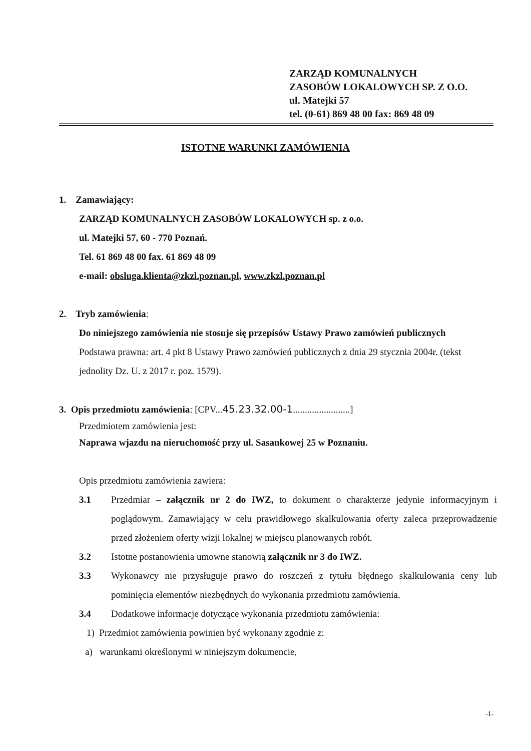ZARZĄD KOMUNALNYCH
ZASOBÓW LOKALOWYCH SP. Z O.O.
ul. Matejki 57
tel. (0-61) 869 48 00 fax: 869 48 09
ISTOTNE WARUNKI ZAMÓWIENIA
1. Zamawiający:
ZARZĄD KOMUNALNYCH ZASOBÓW LOKALOWYCH sp. z o.o.
ul. Matejki 57, 60 - 770 Poznań.
Tel. 61 869 48 00 fax. 61 869 48 09
e-mail: obsluga.klienta@zkzl.poznan.pl, www.zkzl.poznan.pl
2. Tryb zamówienia:
Do niniejszego zamówienia nie stosuje się przepisów Ustawy Prawo zamówień publicznych
Podstawa prawna: art. 4 pkt 8 Ustawy Prawo zamówień publicznych z dnia 29 stycznia 2004r. (tekst jednolity Dz. U. z 2017 r. poz. 1579).
3. Opis przedmiotu zamówienia: [CPV...45.23.32.00-1........................]
Przedmiotem zamówienia jest:
Naprawa wjazdu na nieruchomość przy ul. Sasankowej 25 w Poznaniu.
Opis przedmiotu zamówienia zawiera:
3.1 Przedmiar – załącznik nr 2 do IWZ, to dokument o charakterze jedynie informacyjnym i poglądowym. Zamawiający w celu prawidłowego skalkulowania oferty zaleca przeprowadzenie przed złożeniem oferty wizji lokalnej w miejscu planowanych robót.
3.2 Istotne postanowienia umowne stanowią załącznik nr 3 do IWZ.
3.3 Wykonawcy nie przysługuje prawo do roszczeń z tytułu błędnego skalkulowania ceny lub pominięcia elementów niezbędnych do wykonania przedmiotu zamówienia.
3.4 Dodatkowe informacje dotyczące wykonania przedmiotu zamówienia:
1) Przedmiot zamówienia powinien być wykonany zgodnie z:
a) warunkami określonymi w niniejszym dokumencie,
-1-